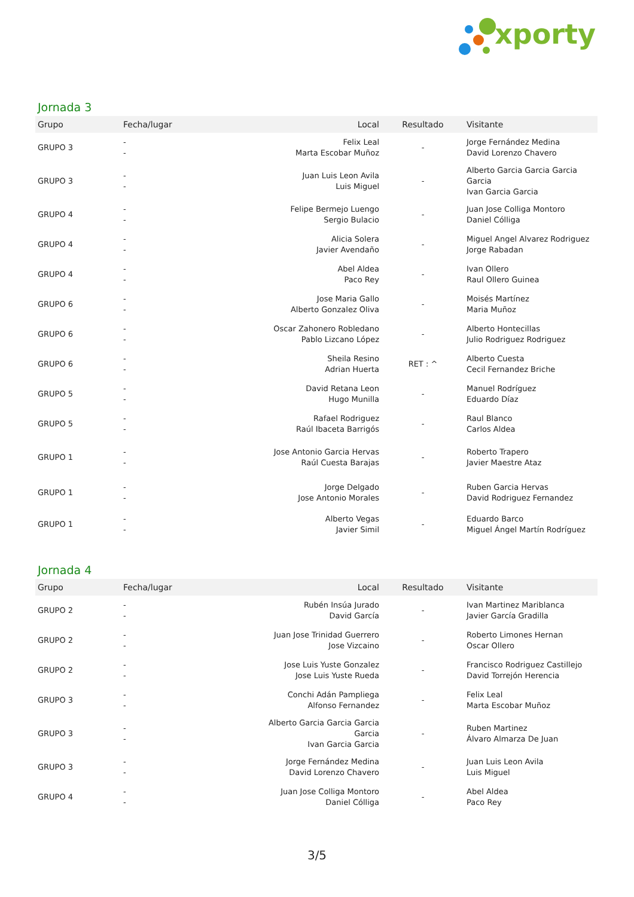xporty
Jornada 3
| Grupo | Fecha/lugar | Local | Resultado | Visitante |
| --- | --- | --- | --- | --- |
| GRUPO 3 | - - | Felix Leal Marta Escobar Muñoz | - | Jorge Fernández Medina David Lorenzo Chavero |
| GRUPO 3 | - - | Juan Luis Leon Avila Luis Miguel | - | Alberto Garcia Garcia Garcia Garcia Ivan Garcia Garcia |
| GRUPO 4 | - - | Felipe Bermejo Luengo Sergio Bulacio | - | Juan Jose Colliga Montoro Daniel Cólliga |
| GRUPO 4 | - - | Alicia Solera Javier Avendaño | - | Miguel Angel Alvarez Rodriguez Jorge Rabadan |
| GRUPO 4 | - - | Abel Aldea Paco Rey | - | Ivan Ollero Raul Ollero Guinea |
| GRUPO 6 | - - | Jose Maria Gallo Alberto Gonzalez Oliva | - | Moisés Martínez Maria Muñoz |
| GRUPO 6 | - - | Oscar Zahonero Robledano Pablo Lizcano López | - | Alberto Hontecillas Julio Rodriguez Rodriguez |
| GRUPO 6 | - - | Sheila Resino Adrian Huerta | RET : ^ | Alberto Cuesta Cecil Fernandez Briche |
| GRUPO 5 | - - | David Retana Leon Hugo Munilla | - | Manuel Rodríguez Eduardo Díaz |
| GRUPO 5 | - - | Rafael Rodriguez Raúl Ibaceta Barrigós | - | Raul Blanco Carlos Aldea |
| GRUPO 1 | - - | Jose Antonio Garcia Hervas Raúl Cuesta Barajas | - | Roberto Trapero Javier Maestre Ataz |
| GRUPO 1 | - - | Jorge Delgado Jose Antonio Morales | - | Ruben Garcia Hervas David Rodriguez Fernandez |
| GRUPO 1 | - - | Alberto Vegas Javier Simil | - | Eduardo Barco Miguel Ángel Martín Rodríguez |
Jornada 4
| Grupo | Fecha/lugar | Local | Resultado | Visitante |
| --- | --- | --- | --- | --- |
| GRUPO 2 | - - | Rubén Insúa Jurado David García | - | Ivan Martinez Mariblanca Javier García Gradilla |
| GRUPO 2 | - - | Juan Jose Trinidad Guerrero Jose Vizcaino | - | Roberto Limones Hernan Oscar Ollero |
| GRUPO 2 | - - | Jose Luis Yuste Gonzalez Jose Luis Yuste Rueda | - | Francisco Rodriguez Castillejo David Torrejón Herencia |
| GRUPO 3 | - - | Conchi Adán Pampliega Alfonso Fernandez | - | Felix Leal Marta Escobar Muñoz |
| GRUPO 3 | - - | Alberto Garcia Garcia Garcia Garcia Ivan Garcia Garcia | - | Ruben Martinez Álvaro Almarza De Juan |
| GRUPO 3 | - - | Jorge Fernández Medina David Lorenzo Chavero | - | Juan Luis Leon Avila Luis Miguel |
| GRUPO 4 | - - | Juan Jose Colliga Montoro Daniel Cólliga | - | Abel Aldea Paco Rey |
3/5